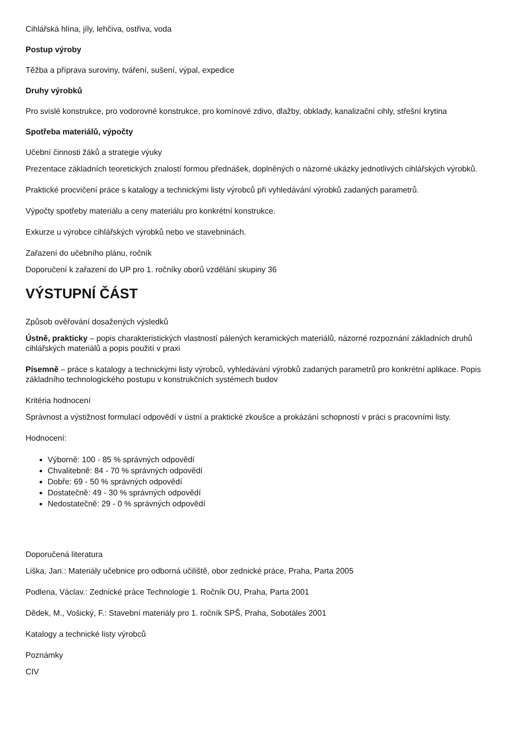Cihlářská hlína, jíly, lehčiva, ostřiva, voda
Postup výroby
Těžba a příprava suroviny, tváření, sušení, výpal, expedice
Druhy výrobků
Pro svislé konstrukce, pro vodorovné konstrukce, pro komínové zdivo, dlažby, obklady, kanalizační cihly, střešní krytina
Spotřeba materiálů, výpočty
Učební činnosti žáků a strategie výuky
Prezentace základních teoretických znalostí formou přednášek, doplněných o názorné ukázky jednotlivých cihlářských výrobků.
Praktické procvičení práce s katalogy a technickými listy výrobců při vyhledávání výrobků zadaných parametrů.
Výpočty spotřeby materiálu a ceny materiálu pro konkrétní konstrukce.
Exkurze u výrobce cihlářských výrobků nebo ve stavebninách.
Zařazení do učebního plánu, ročník
Doporučení k zařazení do UP pro 1. ročníky oborů vzdělání skupiny 36
VÝSTUPNÍ ČÁST
Způsob ověřování dosažených výsledků
Ústně, prakticky – popis charakteristických vlastností pálených keramických materiálů, názorné rozpoznání základních druhů cihlářských materiálů a popis použití v praxi
Písemně – práce s katalogy a technickými listy výrobců, vyhledávání výrobků zadaných parametrů pro konkrétní aplikace. Popis základního technologického postupu v konstrukčních systémech budov
Kritéria hodnocení
Správnost a výstižnost formulací odpovědí v ústní a praktické zkoušce a prokázání schopností v práci s pracovními listy.
Hodnocení:
Výborně: 100 - 85 % správných odpovědí
Chvalitebně: 84 - 70 % správných odpovědí
Dobře: 69 - 50 % správných odpovědí
Dostatečně: 49 - 30 % správných odpovědí
Nedostatečně: 29 - 0 % správných odpovědí
Doporučená literatura
Liška, Jan.: Materiály učebnice pro odborná učiliště, obor zednické práce, Praha, Parta 2005
Podlena, Václav.: Zednické práce Technologie 1. Ročník OU, Praha, Parta 2001
Dědek, M., Vošický, F.: Stavební materiály pro 1. ročník SPŠ, Praha, Sobotáles 2001
Katalogy a technické listy výrobců
Poznámky
CIV